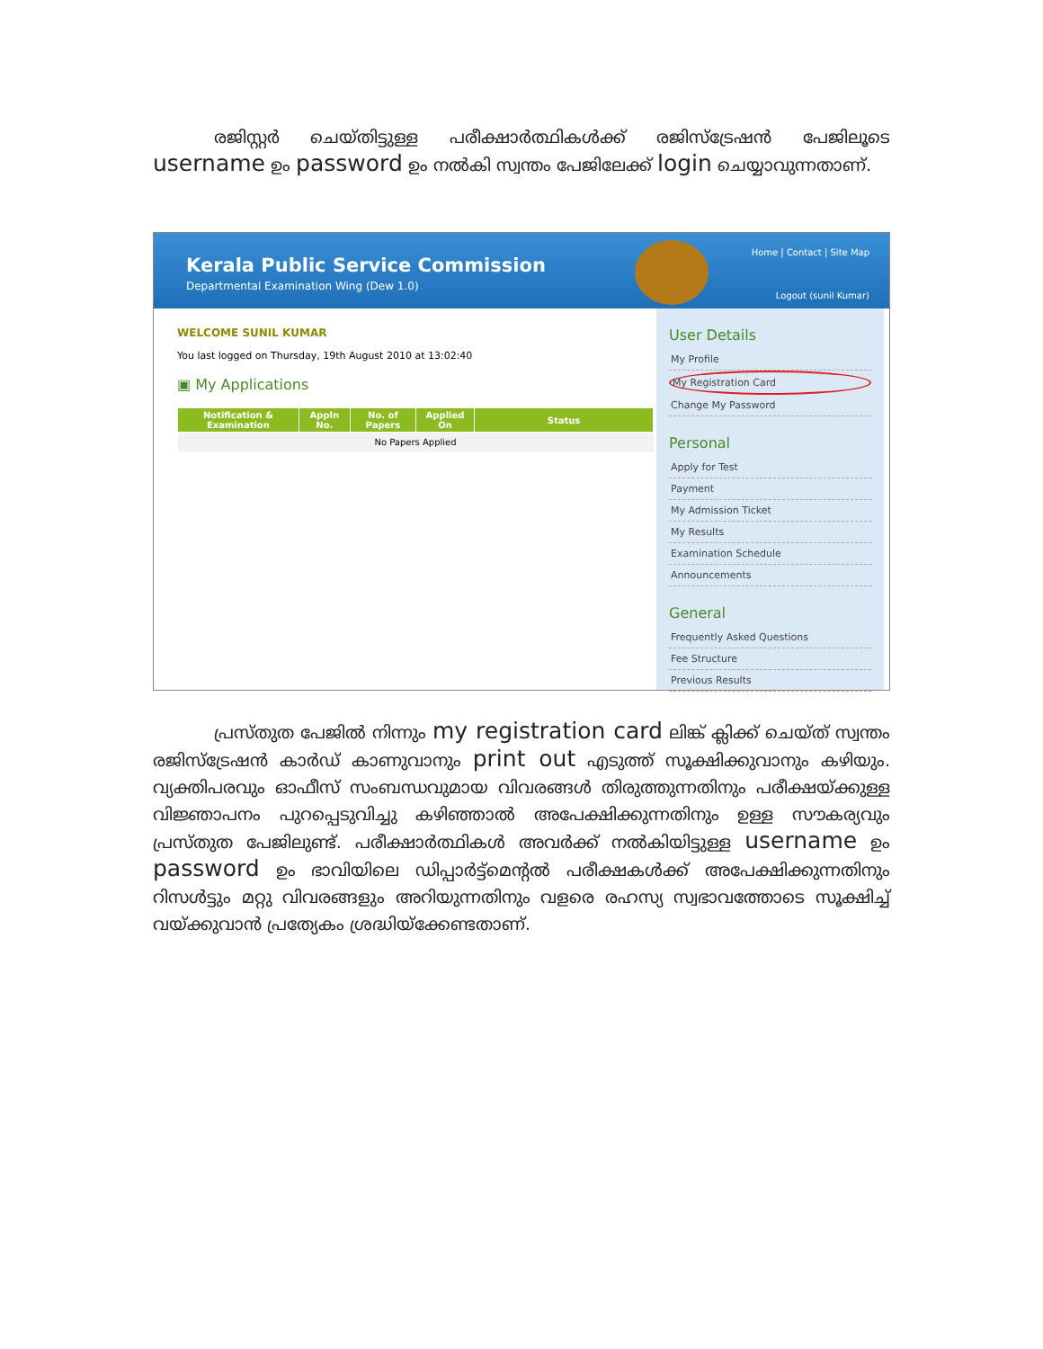രജിസ്റ്റർ ചെയ്തിട്ടുള്ള പരീക്ഷാർത്ഥികൾക്ക് രജിസ്ട്രേഷൻ പേജിലൂടെ username ഉം password ഉം നൽകി സ്വന്തം പേജിലേക്ക് login ചെയ്യാവുന്നതാണ്.
Kerala Public Service Commission
Departmental Examination Wing (Dew 1.0)
Home | Contact | Site Map
Logout (sunil Kumar)
WELCOME SUNIL KUMAR
You last logged on Thursday, 19th August 2010 at 13:02:40
▣ My Applications
| Notification & Examination | Appln No. | No. of Papers | Applied On | Status |
| --- | --- | --- | --- | --- |
| No Papers Applied | | | | |
User Details
My Profile
My Registration Card
Change My Password
Personal
Apply for Test
Payment
My Admission Ticket
My Results
Examination Schedule
Announcements
General
Frequently Asked Questions
Fee Structure
Previous Results
പ്രസ്തുത പേജിൽ നിന്നും my registration card ലിങ്ക് ക്ലിക്ക് ചെയ്ത് സ്വന്തം രജിസ്ട്രേഷൻ കാർഡ് കാണുവാനും print out എടുത്ത് സൂക്ഷിക്കുവാനും കഴിയും. വ്യക്തിപരവും ഓഫീസ് സംബന്ധവുമായ വിവരങ്ങൾ തിരുത്തുന്നതിനും പരീക്ഷയ്ക്കുള്ള വിജ്ഞാപനം പുറപ്പെടുവിച്ചു കഴിഞ്ഞാൽ അപേക്ഷിക്കുന്നതിനും ഉള്ള സൗകര്യവും പ്രസ്തുത പേജിലുണ്ട്. പരീക്ഷാർത്ഥികൾ അവർക്ക് നൽകിയിട്ടുള്ള username ഉം password ഉം ഭാവിയിലെ ഡിപ്പാർട്ട്മെന്റൽ പരീക്ഷകൾക്ക് അപേക്ഷിക്കുന്നതിനും റിസൾട്ടും മറ്റു വിവരങ്ങളും അറിയുന്നതിനും വളരെ രഹസ്യ സ്വഭാവത്തോടെ സൂക്ഷിച്ച് വയ്ക്കുവാൻ പ്രത്യേകം ശ്രദ്ധിയ്ക്കേണ്ടതാണ്.